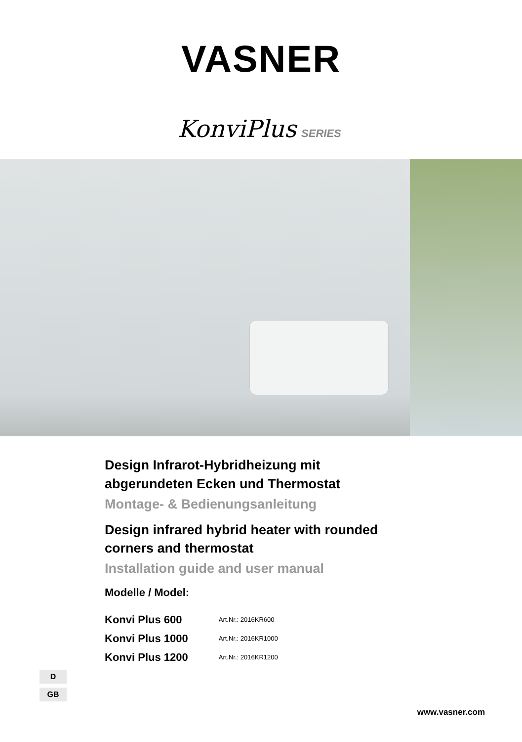VASNER
KonviPlus SERIES
Design Infrarot-Hybridheizung mit
abgerundeten Ecken und Thermostat
Montage- & Bedienungsanleitung
Design infrared hybrid heater with rounded
corners and thermostat
Installation guide and user manual
Modelle / Model:
| Konvi Plus 600 | Art.Nr.: 2016KR600 |
| Konvi Plus 1000 | Art.Nr.: 2016KR1000 |
| Konvi Plus 1200 | Art.Nr.: 2016KR1200 |
D
GB
www.vasner.com